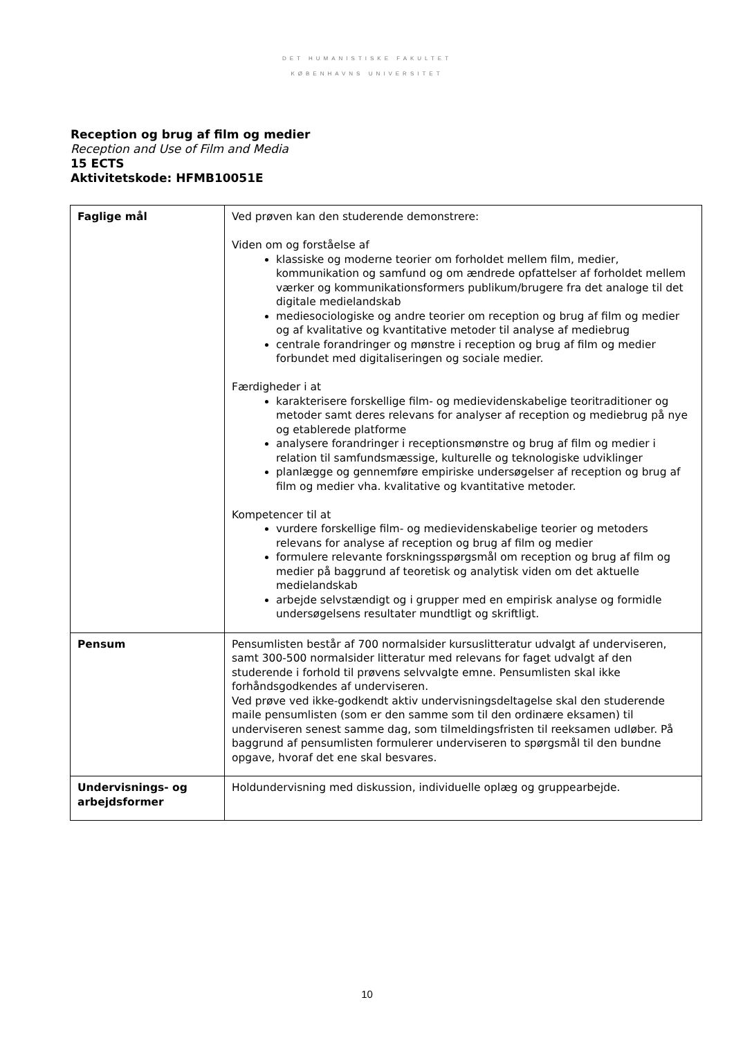DET HUMANISTISKE FAKULTET
KØBENHAVNS UNIVERSITET
Reception og brug af film og medier
Reception and Use of Film and Media
15 ECTS
Aktivitetskode: HFMB10051E
| Faglige mål | Ved prøven kan den studerende demonstrere: Viden om og forståelse af klassiske og moderne teorier om forholdet mellem film, medier, kommunikation og samfund og om ændrede opfattelser af forholdet mellem værker og kommunikationsformers publikum/brugere fra det analoge til det digitale medielandskab mediesociologiske og andre teorier om reception og brug af film og medier og af kvalitative og kvantitative metoder til analyse af mediebrug centrale forandringer og mønstre i reception og brug af film og medier forbundet med digitaliseringen og sociale medier. Færdigheder i at karakterisere forskellige film- og medievidenskabelige teoritraditioner og metoder samt deres relevans for analyser af reception og mediebrug på nye og etablerede platforme analysere forandringer i receptionsmønstre og brug af film og medier i relation til samfundsmæssige, kulturelle og teknologiske udviklinger planlægge og gennemføre empiriske undersøgelser af reception og brug af film og medier vha. kvalitative og kvantitative metoder. Kompetencer til at vurdere forskellige film- og medievidenskabelige teorier og metoders relevans for analyse af reception og brug af film og medier formulere relevante forskningsspørgsmål om reception og brug af film og medier på baggrund af teoretisk og analytisk viden om det aktuelle medielandskab arbejde selvstændigt og i grupper med en empirisk analyse og formidle undersøgelsens resultater mundtligt og skriftligt. |
| Pensum | Pensumlisten består af 700 normalsider kursuslitteratur udvalgt af underviseren, samt 300-500 normalsider litteratur med relevans for faget udvalgt af den studerende i forhold til prøvens selvvalgte emne. Pensumlisten skal ikke forhåndsgodkendes af underviseren. Ved prøve ved ikke-godkendt aktiv undervisningsdeltagelse skal den studerende maile pensumlisten (som er den samme som til den ordinære eksamen) til underviseren senest samme dag, som tilmeldingsfristen til reeksamen udløber. På baggrund af pensumlisten formulerer underviseren to spørgsmål til den bundne opgave, hvoraf det ene skal besvares. |
| Undervisnings- og arbejdsformer | Holdundervisning med diskussion, individuelle oplæg og gruppearbejde. |
10